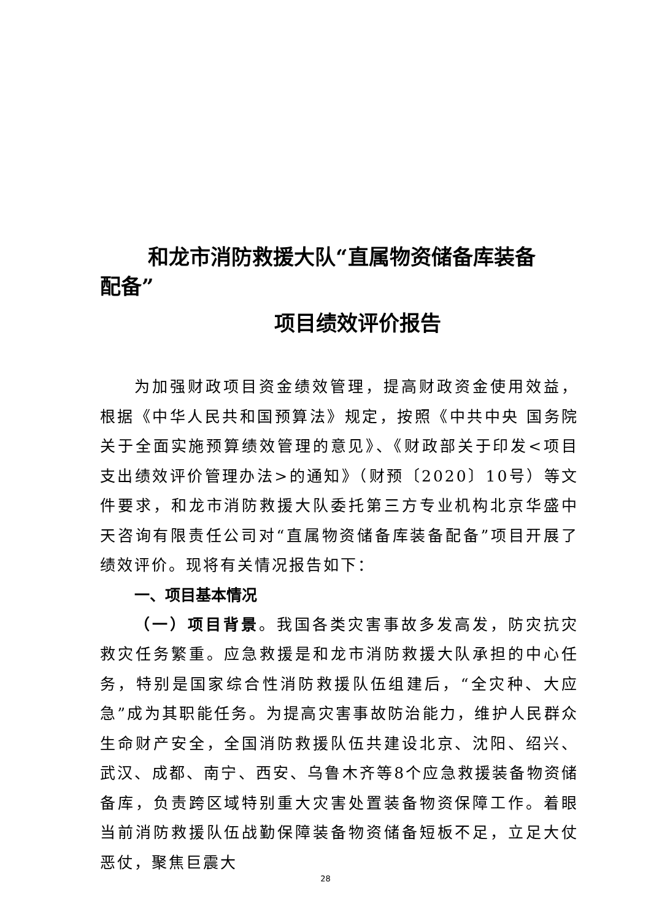和龙市消防救援大队“直属物资储备库装备
配备”
项目绩效评价报告
为加强财政项目资金绩效管理，提高财政资金使用效益，根据《中华人民共和国预算法》规定，按照《中共中央 国务院关于全面实施预算绩效管理的意见》、《财政部关于印发<项目支出绩效评价管理办法>的通知》（财预〔2020〕10号）等文件要求，和龙市消防救援大队委托第三方专业机构北京华盛中天咨询有限责任公司对“直属物资储备库装备配备”项目开展了绩效评价。现将有关情况报告如下：
一、项目基本情况
（一）项目背景。我国各类灾害事故多发高发，防灾抗灾救灾任务繁重。应急救援是和龙市消防救援大队承担的中心任务，特别是国家综合性消防救援队伍组建后，“全灾种、大应急”成为其职能任务。为提高灾害事故防治能力，维护人民群众生命财产安全，全国消防救援队伍共建设北京、沈阳、绍兴、武汉、成都、南宁、西安、乌鲁木齐等8个应急救援装备物资储备库，负责跨区域特别重大灾害处置装备物资保障工作。着眼当前消防救援队伍战勤保障装备物资储备短板不足，立足大仗恶仗，聚焦巨震大
28